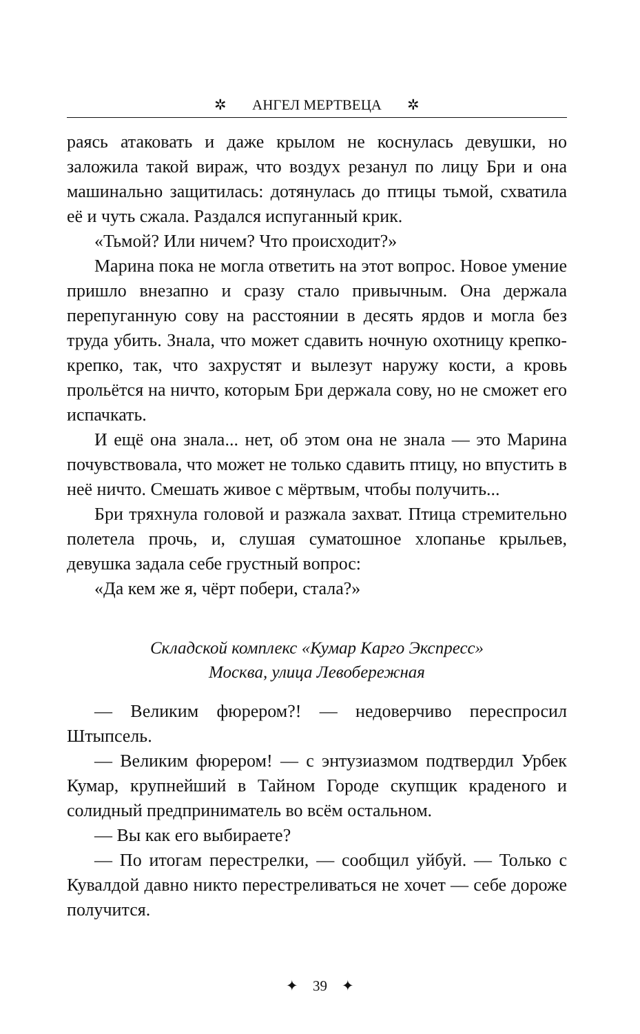✲ АНГЕЛ МЕРТВЕЦА ✲
раясь атаковать и даже крылом не коснулась девушки, но заложила такой вираж, что воздух резанул по лицу Бри и она машинально защитилась: дотянулась до птицы тьмой, схватила её и чуть сжала. Раздался испуганный крик.
«Тьмой? Или ничем? Что происходит?»
Марина пока не могла ответить на этот вопрос. Новое умение пришло внезапно и сразу стало привычным. Она держала перепуганную сову на расстоянии в десять ярдов и могла без труда убить. Знала, что может сдавить ночную охотницу крепко-крепко, так, что захрустят и вылезут наружу кости, а кровь прольётся на ничто, которым Бри держала сову, но не сможет его испачкать.
И ещё она знала... нет, об этом она не знала — это Марина почувствовала, что может не только сдавить птицу, но впустить в неё ничто. Смешать живое с мёртвым, чтобы получить...
Бри тряхнула головой и разжала захват. Птица стремительно полетела прочь, и, слушая суматошное хлопанье крыльев, девушка задала себе грустный вопрос:
«Да кем же я, чёрт побери, стала?»
Складской комплекс «Кумар Карго Экспресс»
Москва, улица Левобережная
— Великим фюрером?! — недоверчиво переспросил Штыпсель.
— Великим фюрером! — с энтузиазмом подтвердил Урбек Кумар, крупнейший в Тайном Городе скупщик краденого и солидный предприниматель во всём остальном.
— Вы как его выбираете?
— По итогам перестрелки, — сообщил уйбуй. — Только с Кувалдой давно никто перестреливаться не хочет — себе дороже получится.
✦ 39 ✦